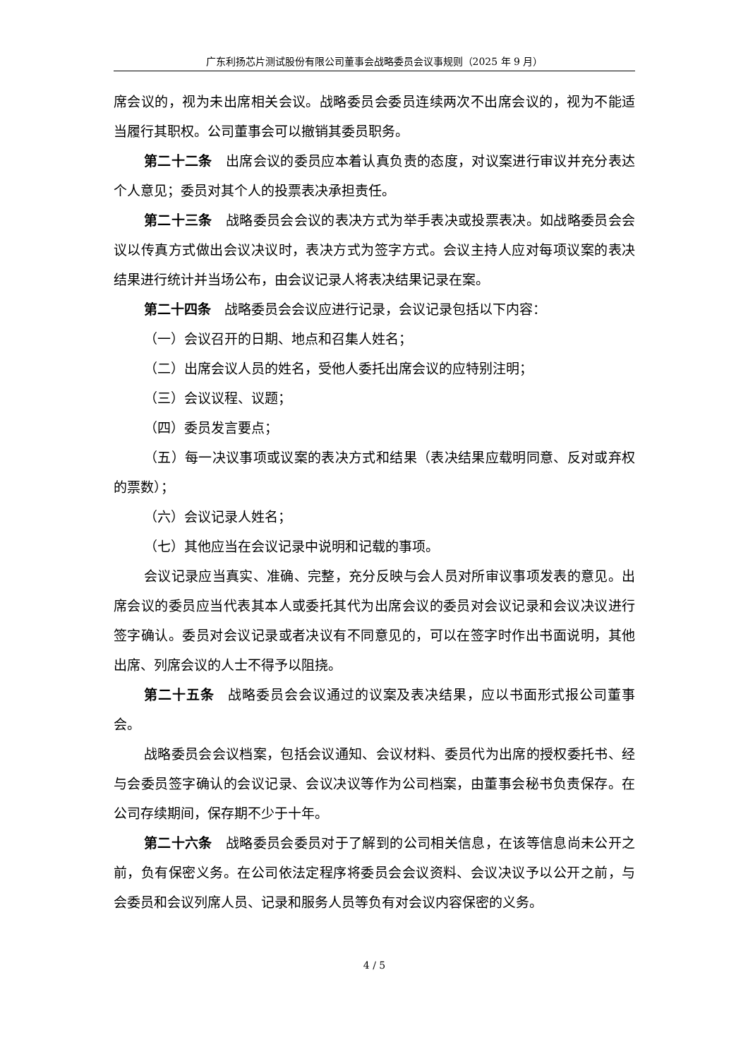广东利扬芯片测试股份有限公司董事会战略委员会议事规则（2025 年 9 月）
席会议的，视为未出席相关会议。战略委员会委员连续两次不出席会议的，视为不能适当履行其职权。公司董事会可以撤销其委员职务。
第二十二条　出席会议的委员应本着认真负责的态度，对议案进行审议并充分表达个人意见；委员对其个人的投票表决承担责任。
第二十三条　战略委员会会议的表决方式为举手表决或投票表决。如战略委员会会议以传真方式做出会议决议时，表决方式为签字方式。会议主持人应对每项议案的表决结果进行统计并当场公布，由会议记录人将表决结果记录在案。
第二十四条　战略委员会会议应进行记录，会议记录包括以下内容：
（一）会议召开的日期、地点和召集人姓名；
（二）出席会议人员的姓名，受他人委托出席会议的应特别注明；
（三）会议议程、议题；
（四）委员发言要点；
（五）每一决议事项或议案的表决方式和结果（表决结果应载明同意、反对或弃权的票数）；
（六）会议记录人姓名；
（七）其他应当在会议记录中说明和记载的事项。
会议记录应当真实、准确、完整，充分反映与会人员对所审议事项发表的意见。出席会议的委员应当代表其本人或委托其代为出席会议的委员对会议记录和会议决议进行签字确认。委员对会议记录或者决议有不同意见的，可以在签字时作出书面说明，其他出席、列席会议的人士不得予以阻挠。
第二十五条　战略委员会会议通过的议案及表决结果，应以书面形式报公司董事会。
战略委员会会议档案，包括会议通知、会议材料、委员代为出席的授权委托书、经与会委员签字确认的会议记录、会议决议等作为公司档案，由董事会秘书负责保存。在公司存续期间，保存期不少于十年。
第二十六条　战略委员会委员对于了解到的公司相关信息，在该等信息尚未公开之前，负有保密义务。在公司依法定程序将委员会会议资料、会议决议予以公开之前，与会委员和会议列席人员、记录和服务人员等负有对会议内容保密的义务。
4 / 5